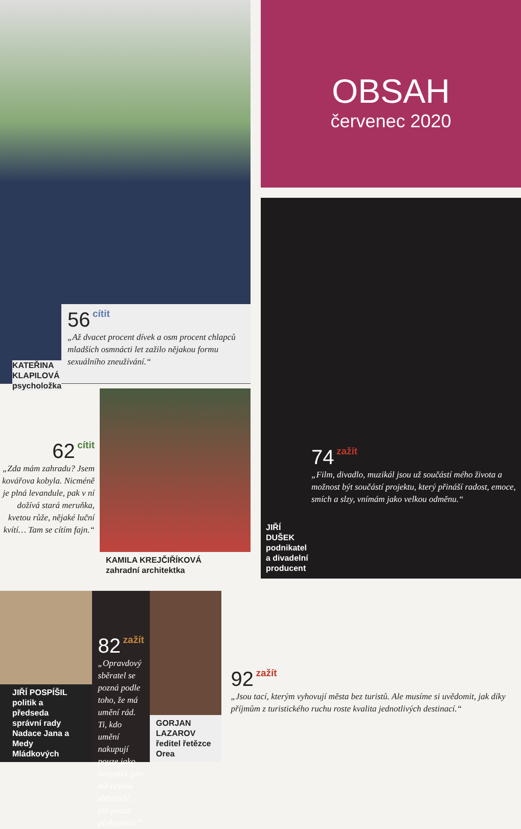KATEŘINA KLAPILOVÁ
psycholožka
56 cítit
„Až dvacet procent dívek a osm procent chlapců mladších osmnácti let zažilo nějakou formu sexuálního zneužívání.“
OBSAH
červenec 2020
JIŘÍ DUŠEK
podnikatel
a divadelní producent
74 zažít
„Film, divadlo, muzikál jsou už součástí mého života a možnost být součástí projektu, který přináší radost, emoce, smích a slzy, vnímám jako velkou odměnu.“
62 cítit
„Zda mám zahradu? Jsem kovářova kobyla. Nicméně je plná levandule, pak v ní dožívá stará meruňka, kvetou růže, nějaké luční kvítí… Tam se cítím fajn.“
KAMILA KREJČIŘÍKOVÁ
zahradní architektka
JIŘÍ POSPÍŠIL
politik a předseda správní rady Nadace Jana a Medy Mládkových
82 zažít
„Opravdový sběratel se pozná podle toho, že má umění rád. Ti, kdo umění nakupují pouze jako investici, pro mě nejsou sběratelé, ale pouze překupníci.“
GORJAN LAZAROV
ředitel řetězce Orea
92 zažít
„Jsou tací, kterým vyhovují města bez turistů. Ale musíme si uvědomit, jak díky příjmům z turistického ruchu roste kvalita jednotlivých destinací.“